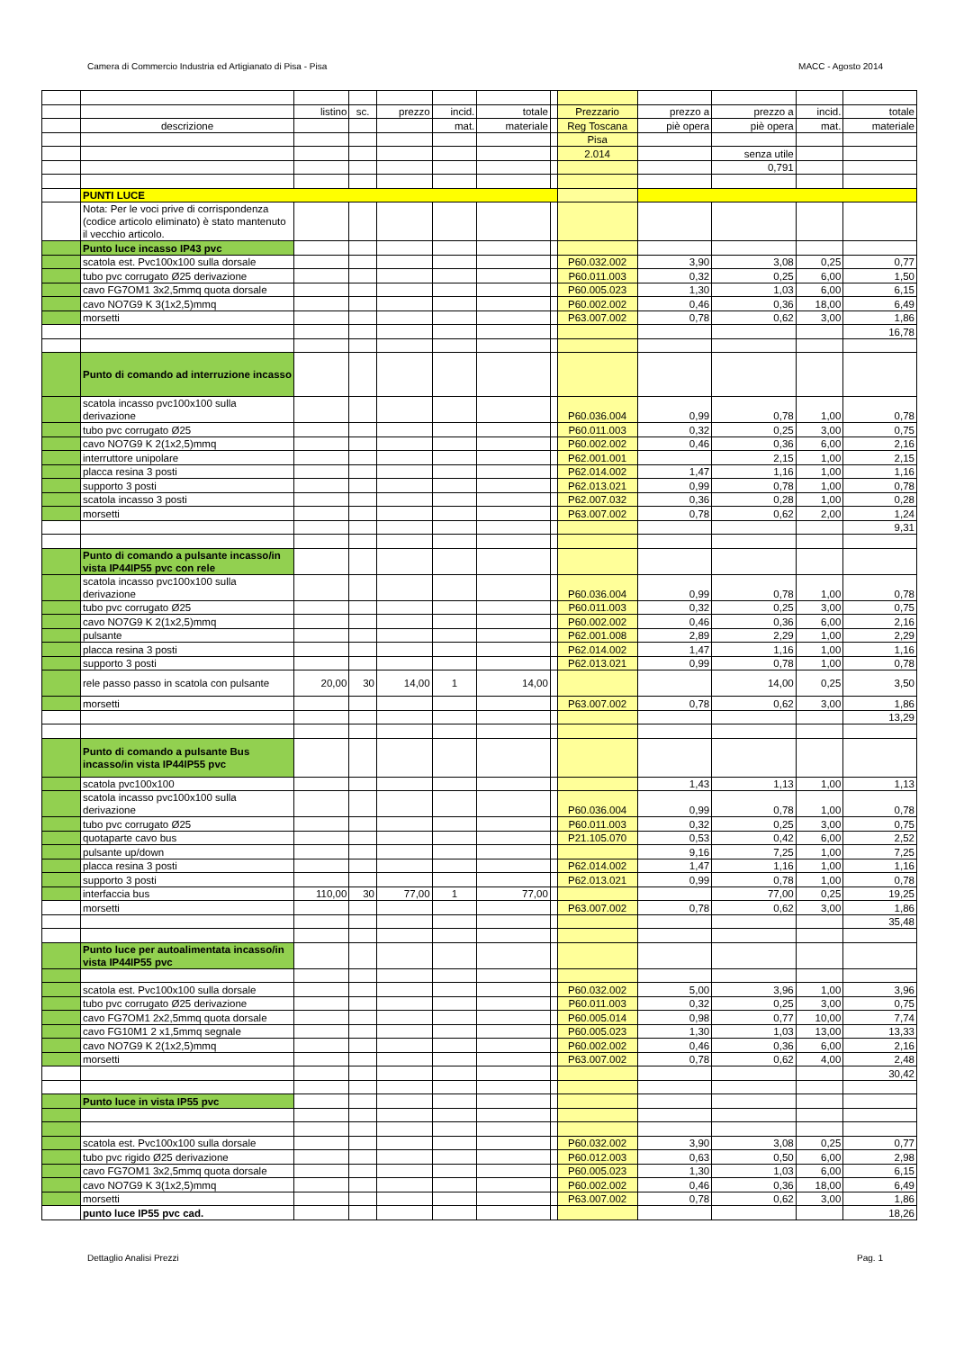Camera di Commercio Industria ed Artigianato di Pisa - Pisa MACC - Agosto 2014
| | | listino | sc. | prezzo | incid. | totale | | Prezzario | prezzo a | prezzo a | incid. | totale |
| | descrizione | | | | mat. | materiale | | Reg Toscana | piè opera | piè opera | mat. | materiale |
| | | | | | | | | Pisa | | | | |
| | | | | | | | | 2.014 | | senza utile | | |
| | | | | | | | | | | 0,791 | | |
| | PUNTI LUCE | | | | | | | | | | | |
| | Nota: Per le voci prive di corrispondenza (codice articolo eliminato) è stato mantenuto il vecchio articolo. | | | | | | | | | | | |
| | Punto luce incasso IP43 pvc | | | | | | | | | | | |
| | scatola est. Pvc100x100 sulla dorsale | | | | | | | P60.032.002 | 3,90 | 3,08 | 0,25 | 0,77 |
| | tubo pvc corrugato Ø25 derivazione | | | | | | | P60.011.003 | 0,32 | 0,25 | 6,00 | 1,50 |
| | cavo FG7OM1 3x2,5mmq quota dorsale | | | | | | | P60.005.023 | 1,30 | 1,03 | 6,00 | 6,15 |
| | cavo NO7G9 K 3(1x2,5)mmq | | | | | | | P60.002.002 | 0,46 | 0,36 | 18,00 | 6,49 |
| | morsetti | | | | | | | P63.007.002 | 0,78 | 0,62 | 3,00 | 1,86 |
| | | | | | | | | | | | | 16,78 |
| | Punto di comando ad interruzione incasso | | | | | | | | | | | |
| | scatola incasso pvc100x100 sulla derivazione | | | | | | | P60.036.004 | 0,99 | 0,78 | 1,00 | 0,78 |
| | tubo pvc corrugato Ø25 | | | | | | | P60.011.003 | 0,32 | 0,25 | 3,00 | 0,75 |
| | cavo NO7G9 K 2(1x2,5)mmq | | | | | | | P60.002.002 | 0,46 | 0,36 | 6,00 | 2,16 |
| | interruttore unipolare | | | | | | | P62.001.001 | | 2,15 | 1,00 | 2,15 |
| | placca resina 3 posti | | | | | | | P62.014.002 | 1,47 | 1,16 | 1,00 | 1,16 |
| | supporto 3 posti | | | | | | | P62.013.021 | 0,99 | 0,78 | 1,00 | 0,78 |
| | scatola incasso 3 posti | | | | | | | P62.007.032 | 0,36 | 0,28 | 1,00 | 0,28 |
| | morsetti | | | | | | | P63.007.002 | 0,78 | 0,62 | 2,00 | 1,24 |
| | | | | | | | | | | | | 9,31 |
| | Punto di comando a pulsante incasso/in vista IP44IP55 pvc con rele | | | | | | | | | | | |
| | scatola incasso pvc100x100 sulla derivazione | | | | | | | P60.036.004 | 0,99 | 0,78 | 1,00 | 0,78 |
| | tubo pvc corrugato Ø25 | | | | | | | P60.011.003 | 0,32 | 0,25 | 3,00 | 0,75 |
| | cavo NO7G9 K 2(1x2,5)mmq | | | | | | | P60.002.002 | 0,46 | 0,36 | 6,00 | 2,16 |
| | pulsante | | | | | | | P62.001.008 | 2,89 | 2,29 | 1,00 | 2,29 |
| | placca resina 3 posti | | | | | | | P62.014.002 | 1,47 | 1,16 | 1,00 | 1,16 |
| | supporto 3 posti | | | | | | | P62.013.021 | 0,99 | 0,78 | 1,00 | 0,78 |
| | rele passo passo in scatola con pulsante | 20,00 | 30 | 14,00 | 1 | 14,00 | | | | 14,00 | 0,25 | 3,50 |
| | morsetti | | | | | | | P63.007.002 | 0,78 | 0,62 | 3,00 | 1,86 |
| | | | | | | | | | | | | 13,29 |
| | Punto di comando a pulsante Bus incasso/in vista IP44IP55 pvc | | | | | | | | | | | |
| | scatola pvc100x100 | | | | | | | | 1,43 | 1,13 | 1,00 | 1,13 |
| | scatola incasso pvc100x100 sulla derivazione | | | | | | | P60.036.004 | 0,99 | 0,78 | 1,00 | 0,78 |
| | tubo pvc corrugato Ø25 | | | | | | | P60.011.003 | 0,32 | 0,25 | 3,00 | 0,75 |
| | quotaparte cavo bus | | | | | | | P21.105.070 | 0,53 | 0,42 | 6,00 | 2,52 |
| | pulsante up/down | | | | | | | | 9,16 | 7,25 | 1,00 | 7,25 |
| | placca resina 3 posti | | | | | | | P62.014.002 | 1,47 | 1,16 | 1,00 | 1,16 |
| | supporto 3 posti | | | | | | | P62.013.021 | 0,99 | 0,78 | 1,00 | 0,78 |
| | interfaccia bus | 110,00 | 30 | 77,00 | 1 | 77,00 | | | | 77,00 | 0,25 | 19,25 |
| | morsetti | | | | | | | P63.007.002 | 0,78 | 0,62 | 3,00 | 1,86 |
| | | | | | | | | | | | | 35,48 |
| | Punto luce per autoalimentata incasso/in vista IP44IP55 pvc | | | | | | | | | | | |
| | scatola est. Pvc100x100 sulla dorsale | | | | | | | P60.032.002 | 5,00 | 3,96 | 1,00 | 3,96 |
| | tubo pvc corrugato Ø25 derivazione | | | | | | | P60.011.003 | 0,32 | 0,25 | 3,00 | 0,75 |
| | cavo FG7OM1 2x2,5mmq quota dorsale | | | | | | | P60.005.014 | 0,98 | 0,77 | 10,00 | 7,74 |
| | cavo FG10M1 2 x1,5mmq segnale | | | | | | | P60.005.023 | 1,30 | 1,03 | 13,00 | 13,33 |
| | cavo NO7G9 K 2(1x2,5)mmq | | | | | | | P60.002.002 | 0,46 | 0,36 | 6,00 | 2,16 |
| | morsetti | | | | | | | P63.007.002 | 0,78 | 0,62 | 4,00 | 2,48 |
| | | | | | | | | | | | | 30,42 |
| | Punto luce in vista IP55 pvc | | | | | | | | | | | |
| | scatola est. Pvc100x100 sulla dorsale | | | | | | | P60.032.002 | 3,90 | 3,08 | 0,25 | 0,77 |
| | tubo pvc rigido Ø25 derivazione | | | | | | | P60.012.003 | 0,63 | 0,50 | 6,00 | 2,98 |
| | cavo FG7OM1 3x2,5mmq quota dorsale | | | | | | | P60.005.023 | 1,30 | 1,03 | 6,00 | 6,15 |
| | cavo NO7G9 K 3(1x2,5)mmq | | | | | | | P60.002.002 | 0,46 | 0,36 | 18,00 | 6,49 |
| | morsetti | | | | | | | P63.007.002 | 0,78 | 0,62 | 3,00 | 1,86 |
| | punto luce IP55 pvc cad. | | | | | | | | | | | 18,26 |
Dettaglio Analisi Prezzi Pag. 1